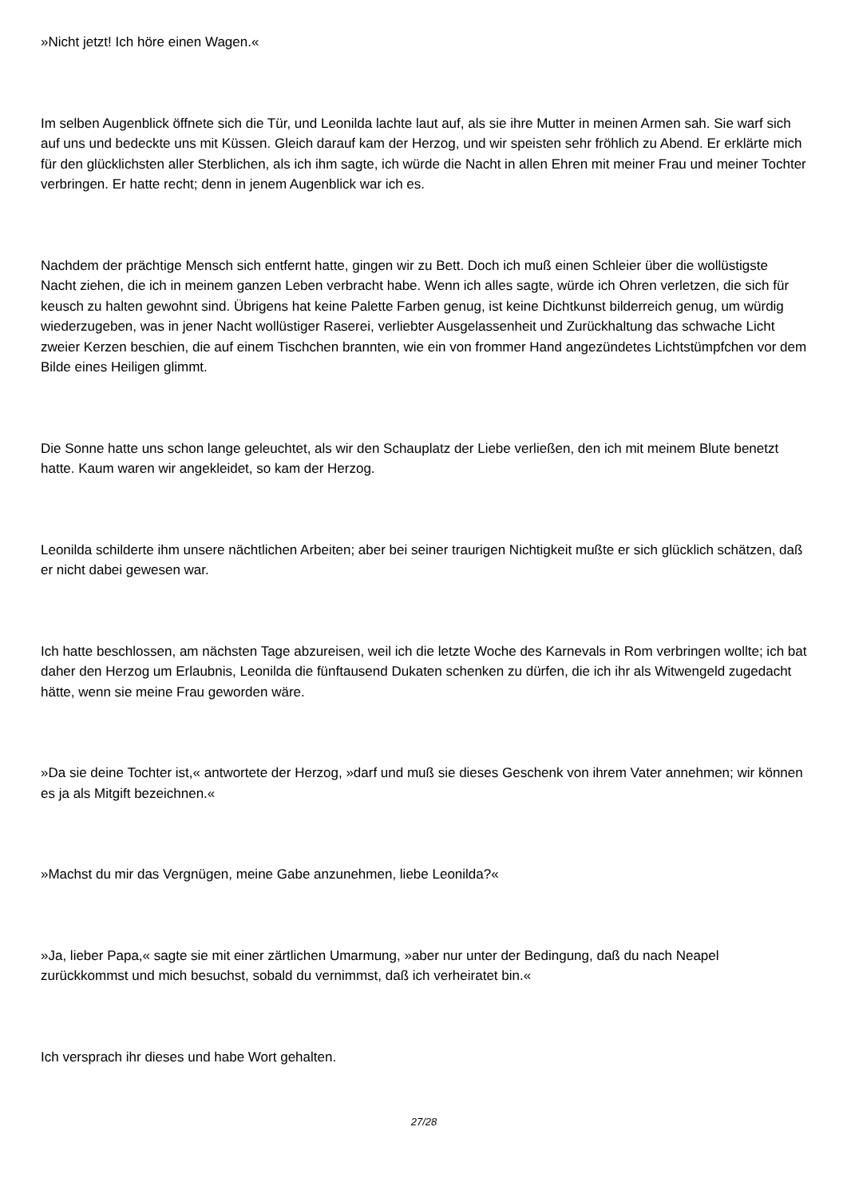»Nicht jetzt! Ich höre einen Wagen.«
Im selben Augenblick öffnete sich die Tür, und Leonilda lachte laut auf, als sie ihre Mutter in meinen Armen sah. Sie warf sich auf uns und bedeckte uns mit Küssen. Gleich darauf kam der Herzog, und wir speisten sehr fröhlich zu Abend. Er erklärte mich für den glücklichsten aller Sterblichen, als ich ihm sagte, ich würde die Nacht in allen Ehren mit meiner Frau und meiner Tochter verbringen. Er hatte recht; denn in jenem Augenblick war ich es.
Nachdem der prächtige Mensch sich entfernt hatte, gingen wir zu Bett. Doch ich muß einen Schleier über die wollüstigste Nacht ziehen, die ich in meinem ganzen Leben verbracht habe. Wenn ich alles sagte, würde ich Ohren verletzen, die sich für keusch zu halten gewohnt sind. Übrigens hat keine Palette Farben genug, ist keine Dichtkunst bilderreich genug, um würdig wiederzugeben, was in jener Nacht wollüstiger Raserei, verliebter Ausgelassenheit und Zurückhaltung das schwache Licht zweier Kerzen beschien, die auf einem Tischchen brannten, wie ein von frommer Hand angezündetes Lichtstümpfchen vor dem Bilde eines Heiligen glimmt.
Die Sonne hatte uns schon lange geleuchtet, als wir den Schauplatz der Liebe verließen, den ich mit meinem Blute benetzt hatte. Kaum waren wir angekleidet, so kam der Herzog.
Leonilda schilderte ihm unsere nächtlichen Arbeiten; aber bei seiner traurigen Nichtigkeit mußte er sich glücklich schätzen, daß er nicht dabei gewesen war.
Ich hatte beschlossen, am nächsten Tage abzureisen, weil ich die letzte Woche des Karnevals in Rom verbringen wollte; ich bat daher den Herzog um Erlaubnis, Leonilda die fünftausend Dukaten schenken zu dürfen, die ich ihr als Witwengeld zugedacht hätte, wenn sie meine Frau geworden wäre.
»Da sie deine Tochter ist,« antwortete der Herzog, »darf und muß sie dieses Geschenk von ihrem Vater annehmen; wir können es ja als Mitgift bezeichnen.«
»Machst du mir das Vergnügen, meine Gabe anzunehmen, liebe Leonilda?«
»Ja, lieber Papa,« sagte sie mit einer zärtlichen Umarmung, »aber nur unter der Bedingung, daß du nach Neapel zurückkommst und mich besuchst, sobald du vernimmst, daß ich verheiratet bin.«
Ich versprach ihr dieses und habe Wort gehalten.
27/28